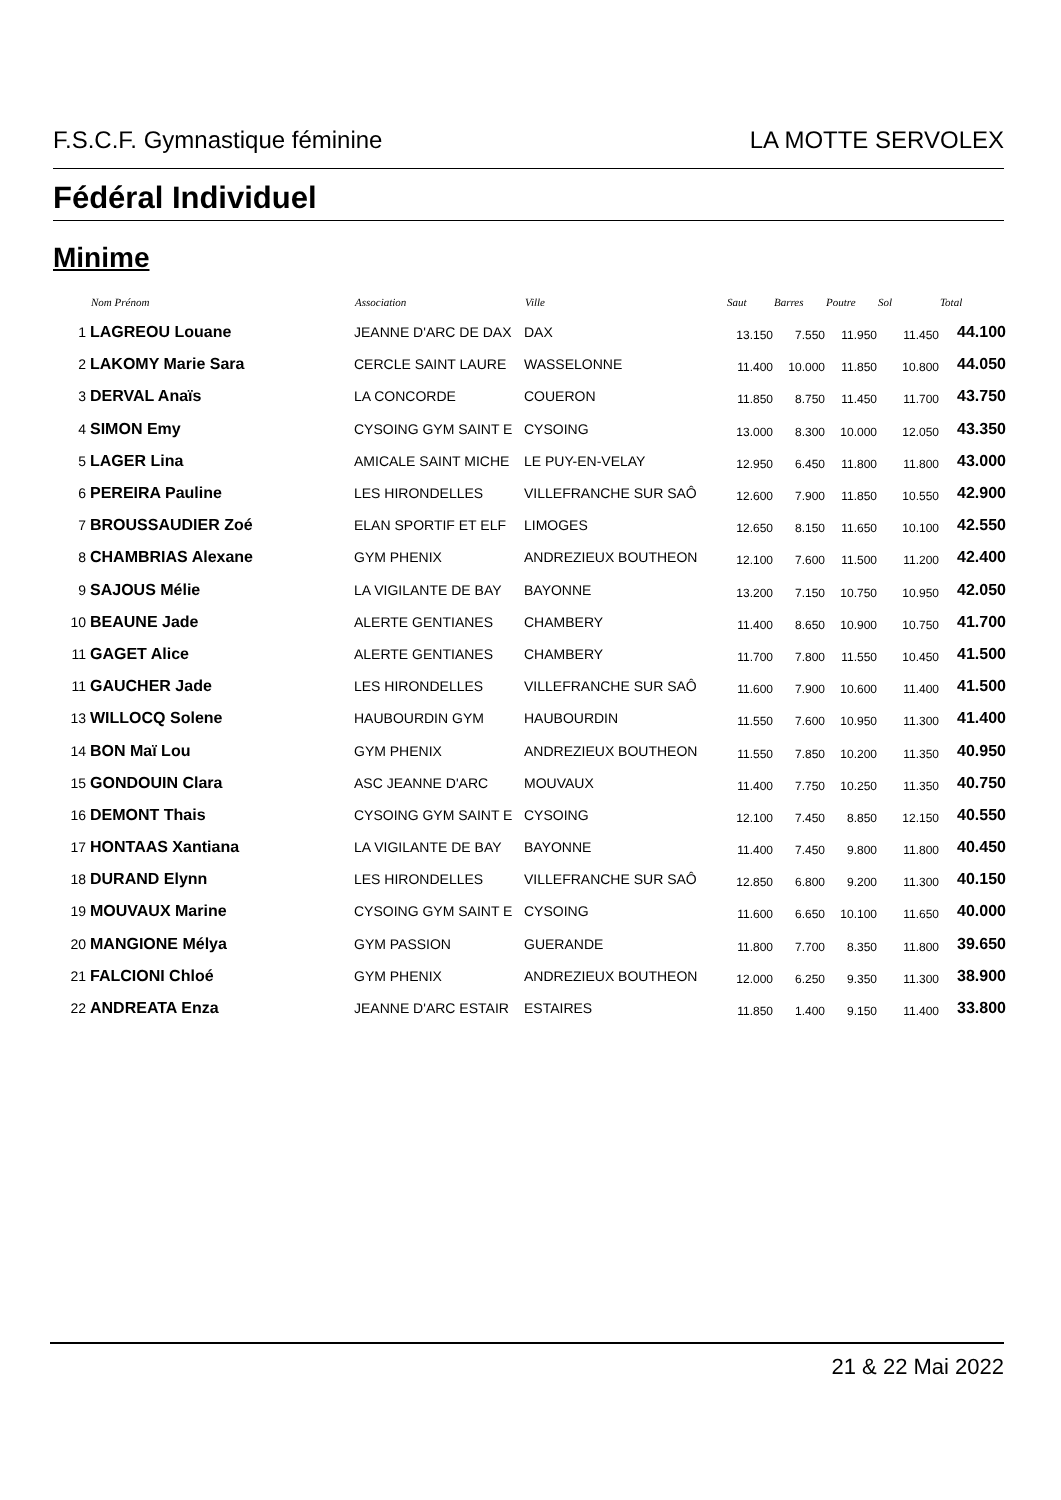F.S.C.F. Gymnastique féminine LA MOTTE SERVOLEX
Fédéral Individuel
Minime
| | Nom Prénom | Association | Ville | Saut | Barres | Poutre | Sol | Total |
| --- | --- | --- | --- | --- | --- | --- | --- | --- |
| 1 | LAGREOU Louane | JEANNE D'ARC DE DAX | DAX | 13.150 | 7.550 | 11.950 | 11.450 | 44.100 |
| 2 | LAKOMY Marie Sara | CERCLE SAINT LAURE | WASSELONNE | 11.400 | 10.000 | 11.850 | 10.800 | 44.050 |
| 3 | DERVAL Anaïs | LA CONCORDE | COUERON | 11.850 | 8.750 | 11.450 | 11.700 | 43.750 |
| 4 | SIMON Emy | CYSOING GYM SAINT E | CYSOING | 13.000 | 8.300 | 10.000 | 12.050 | 43.350 |
| 5 | LAGER Lina | AMICALE SAINT MICHE | LE PUY-EN-VELAY | 12.950 | 6.450 | 11.800 | 11.800 | 43.000 |
| 6 | PEREIRA Pauline | LES HIRONDELLES | VILLEFRANCHE SUR SAÔ | 12.600 | 7.900 | 11.850 | 10.550 | 42.900 |
| 7 | BROUSSAUDIER Zoé | ELAN SPORTIF ET ELF | LIMOGES | 12.650 | 8.150 | 11.650 | 10.100 | 42.550 |
| 8 | CHAMBRIAS Alexane | GYM PHENIX | ANDREZIEUX BOUTHEON | 12.100 | 7.600 | 11.500 | 11.200 | 42.400 |
| 9 | SAJOUS Mélie | LA VIGILANTE DE BAY | BAYONNE | 13.200 | 7.150 | 10.750 | 10.950 | 42.050 |
| 10 | BEAUNE Jade | ALERTE GENTIANES | CHAMBERY | 11.400 | 8.650 | 10.900 | 10.750 | 41.700 |
| 11 | GAGET Alice | ALERTE GENTIANES | CHAMBERY | 11.700 | 7.800 | 11.550 | 10.450 | 41.500 |
| 11 | GAUCHER Jade | LES HIRONDELLES | VILLEFRANCHE SUR SAÔ | 11.600 | 7.900 | 10.600 | 11.400 | 41.500 |
| 13 | WILLOCQ Solene | HAUBOURDIN GYM | HAUBOURDIN | 11.550 | 7.600 | 10.950 | 11.300 | 41.400 |
| 14 | BON Maï Lou | GYM PHENIX | ANDREZIEUX BOUTHEON | 11.550 | 7.850 | 10.200 | 11.350 | 40.950 |
| 15 | GONDOUIN Clara | ASC JEANNE D'ARC | MOUVAUX | 11.400 | 7.750 | 10.250 | 11.350 | 40.750 |
| 16 | DEMONT Thais | CYSOING GYM SAINT E | CYSOING | 12.100 | 7.450 | 8.850 | 12.150 | 40.550 |
| 17 | HONTAAS Xantiana | LA VIGILANTE DE BAY | BAYONNE | 11.400 | 7.450 | 9.800 | 11.800 | 40.450 |
| 18 | DURAND Elynn | LES HIRONDELLES | VILLEFRANCHE SUR SAÔ | 12.850 | 6.800 | 9.200 | 11.300 | 40.150 |
| 19 | MOUVAUX Marine | CYSOING GYM SAINT E | CYSOING | 11.600 | 6.650 | 10.100 | 11.650 | 40.000 |
| 20 | MANGIONE Mélya | GYM PASSION | GUERANDE | 11.800 | 7.700 | 8.350 | 11.800 | 39.650 |
| 21 | FALCIONI Chloé | GYM PHENIX | ANDREZIEUX BOUTHEON | 12.000 | 6.250 | 9.350 | 11.300 | 38.900 |
| 22 | ANDREATA Enza | JEANNE D'ARC ESTAIR | ESTAIRES | 11.850 | 1.400 | 9.150 | 11.400 | 33.800 |
21 & 22 Mai 2022